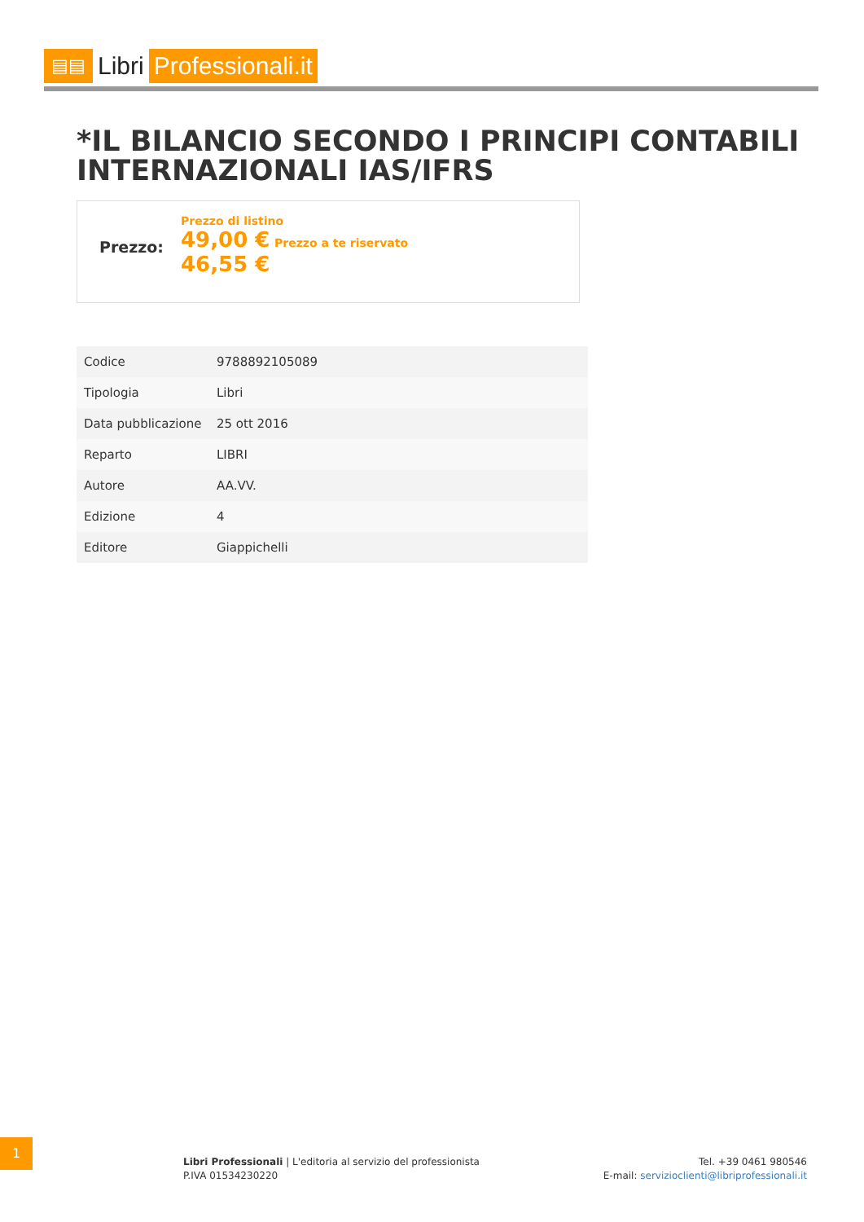▤▤ Libri Professionali.it
*IL BILANCIO SECONDO I PRINCIPI CONTABILI INTERNAZIONALI IAS/IFRS
Prezzo:
Prezzo di listino
49,00 € Prezzo a te riservato
46,55 €
| Codice | 9788892105089 |
| Tipologia | Libri |
| Data pubblicazione | 25 ott 2016 |
| Reparto | LIBRI |
| Autore | AA.VV. |
| Edizione | 4 |
| Editore | Giappichelli |
1
Libri Professionali | L'editoria al servizio del professionista
P.IVA 01534230220
Tel. +39 0461 980546
E-mail: servizioclienti@libriprofessionali.it